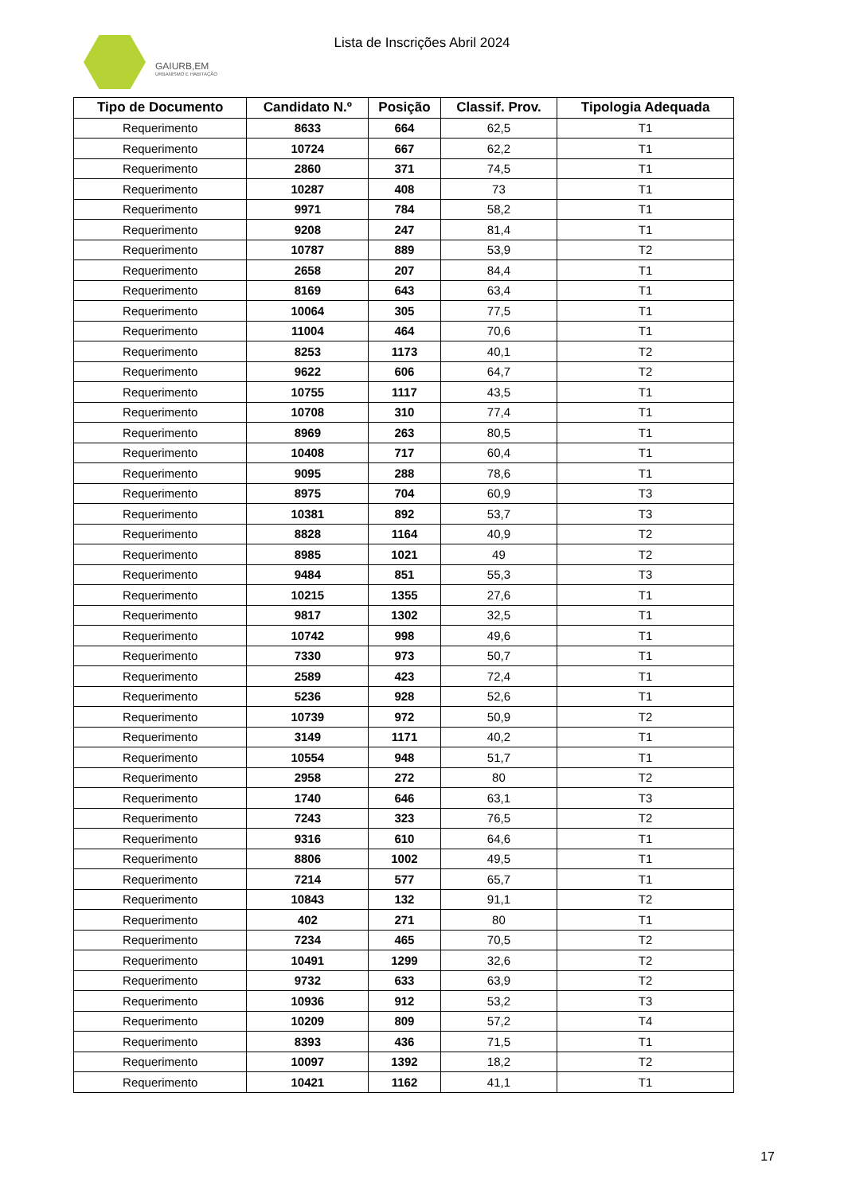GAIURB,EM
URBANISMO E HABITAÇÃO
Lista de Inscrições Abril 2024
| Tipo de Documento | Candidato N.º | Posição | Classif. Prov. | Tipologia Adequada |
| --- | --- | --- | --- | --- |
| Requerimento | 8633 | 664 | 62,5 | T1 |
| Requerimento | 10724 | 667 | 62,2 | T1 |
| Requerimento | 2860 | 371 | 74,5 | T1 |
| Requerimento | 10287 | 408 | 73 | T1 |
| Requerimento | 9971 | 784 | 58,2 | T1 |
| Requerimento | 9208 | 247 | 81,4 | T1 |
| Requerimento | 10787 | 889 | 53,9 | T2 |
| Requerimento | 2658 | 207 | 84,4 | T1 |
| Requerimento | 8169 | 643 | 63,4 | T1 |
| Requerimento | 10064 | 305 | 77,5 | T1 |
| Requerimento | 11004 | 464 | 70,6 | T1 |
| Requerimento | 8253 | 1173 | 40,1 | T2 |
| Requerimento | 9622 | 606 | 64,7 | T2 |
| Requerimento | 10755 | 1117 | 43,5 | T1 |
| Requerimento | 10708 | 310 | 77,4 | T1 |
| Requerimento | 8969 | 263 | 80,5 | T1 |
| Requerimento | 10408 | 717 | 60,4 | T1 |
| Requerimento | 9095 | 288 | 78,6 | T1 |
| Requerimento | 8975 | 704 | 60,9 | T3 |
| Requerimento | 10381 | 892 | 53,7 | T3 |
| Requerimento | 8828 | 1164 | 40,9 | T2 |
| Requerimento | 8985 | 1021 | 49 | T2 |
| Requerimento | 9484 | 851 | 55,3 | T3 |
| Requerimento | 10215 | 1355 | 27,6 | T1 |
| Requerimento | 9817 | 1302 | 32,5 | T1 |
| Requerimento | 10742 | 998 | 49,6 | T1 |
| Requerimento | 7330 | 973 | 50,7 | T1 |
| Requerimento | 2589 | 423 | 72,4 | T1 |
| Requerimento | 5236 | 928 | 52,6 | T1 |
| Requerimento | 10739 | 972 | 50,9 | T2 |
| Requerimento | 3149 | 1171 | 40,2 | T1 |
| Requerimento | 10554 | 948 | 51,7 | T1 |
| Requerimento | 2958 | 272 | 80 | T2 |
| Requerimento | 1740 | 646 | 63,1 | T3 |
| Requerimento | 7243 | 323 | 76,5 | T2 |
| Requerimento | 9316 | 610 | 64,6 | T1 |
| Requerimento | 8806 | 1002 | 49,5 | T1 |
| Requerimento | 7214 | 577 | 65,7 | T1 |
| Requerimento | 10843 | 132 | 91,1 | T2 |
| Requerimento | 402 | 271 | 80 | T1 |
| Requerimento | 7234 | 465 | 70,5 | T2 |
| Requerimento | 10491 | 1299 | 32,6 | T2 |
| Requerimento | 9732 | 633 | 63,9 | T2 |
| Requerimento | 10936 | 912 | 53,2 | T3 |
| Requerimento | 10209 | 809 | 57,2 | T4 |
| Requerimento | 8393 | 436 | 71,5 | T1 |
| Requerimento | 10097 | 1392 | 18,2 | T2 |
| Requerimento | 10421 | 1162 | 41,1 | T1 |
17